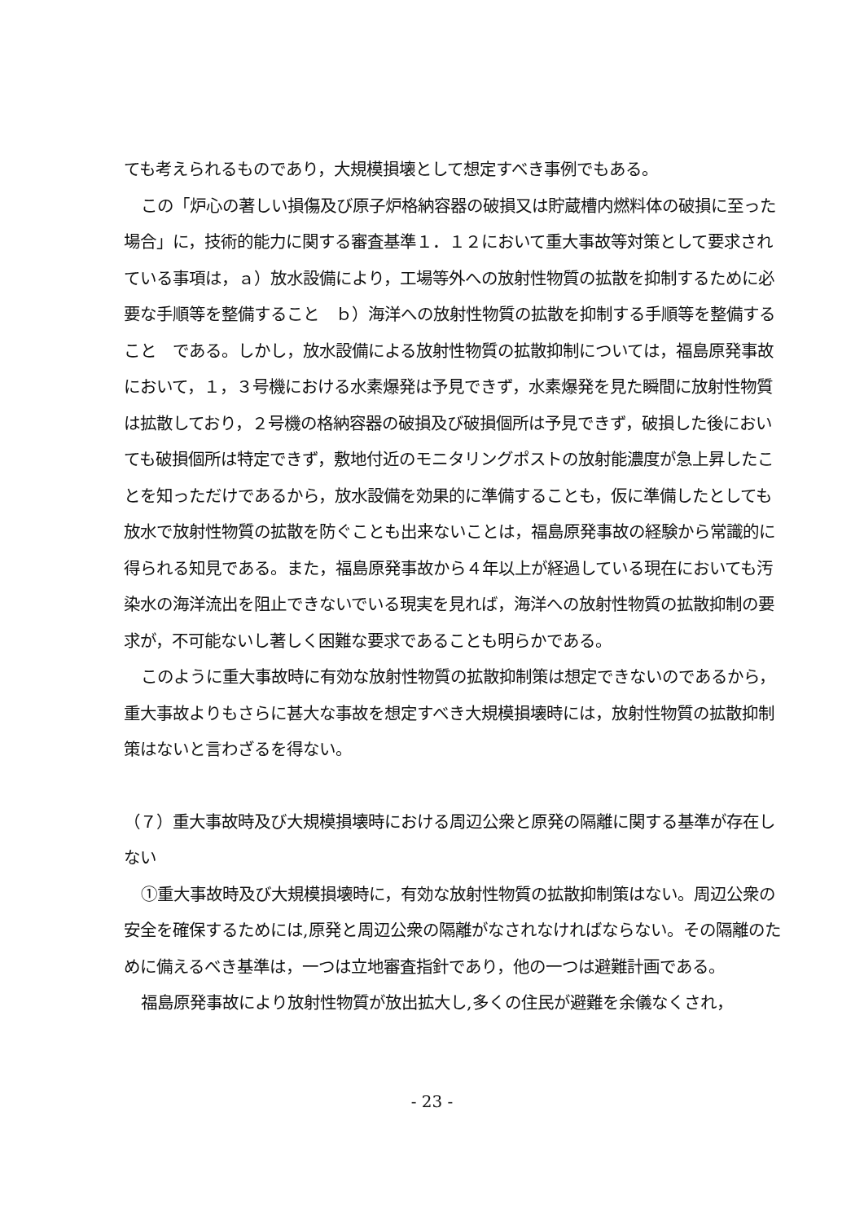ても考えられるものであり，大規模損壊として想定すべき事例でもある。
この「炉心の著しい損傷及び原子炉格納容器の破損又は貯蔵槽内燃料体の破損に至った場合」に，技術的能力に関する審査基準１．１２において重大事故等対策として要求されている事項は，ａ）放水設備により，工場等外への放射性物質の拡散を抑制するために必要な手順等を整備すること　ｂ）海洋への放射性物質の拡散を抑制する手順等を整備すること　である。しかし，放水設備による放射性物質の拡散抑制については，福島原発事故において，１，３号機における水素爆発は予見できず，水素爆発を見た瞬間に放射性物質は拡散しており，２号機の格納容器の破損及び破損個所は予見できず，破損した後においても破損個所は特定できず，敷地付近のモニタリングポストの放射能濃度が急上昇したことを知っただけであるから，放水設備を効果的に準備することも，仮に準備したとしても放水で放射性物質の拡散を防ぐことも出来ないことは，福島原発事故の経験から常識的に得られる知見である。また，福島原発事故から４年以上が経過している現在においても汚染水の海洋流出を阻止できないでいる現実を見れば，海洋への放射性物質の拡散抑制の要求が，不可能ないし著しく困難な要求であることも明らかである。
このように重大事故時に有効な放射性物質の拡散抑制策は想定できないのであるから，重大事故よりもさらに甚大な事故を想定すべき大規模損壊時には，放射性物質の拡散抑制策はないと言わざるを得ない。
（７）重大事故時及び大規模損壊時における周辺公衆と原発の隔離に関する基準が存在しない
①重大事故時及び大規模損壊時に，有効な放射性物質の拡散抑制策はない。周辺公衆の安全を確保するためには,原発と周辺公衆の隔離がなされなければならない。その隔離のために備えるべき基準は，一つは立地審査指針であり，他の一つは避難計画である。
福島原発事故により放射性物質が放出拡大し,多くの住民が避難を余儀なくされ，
- 23 -